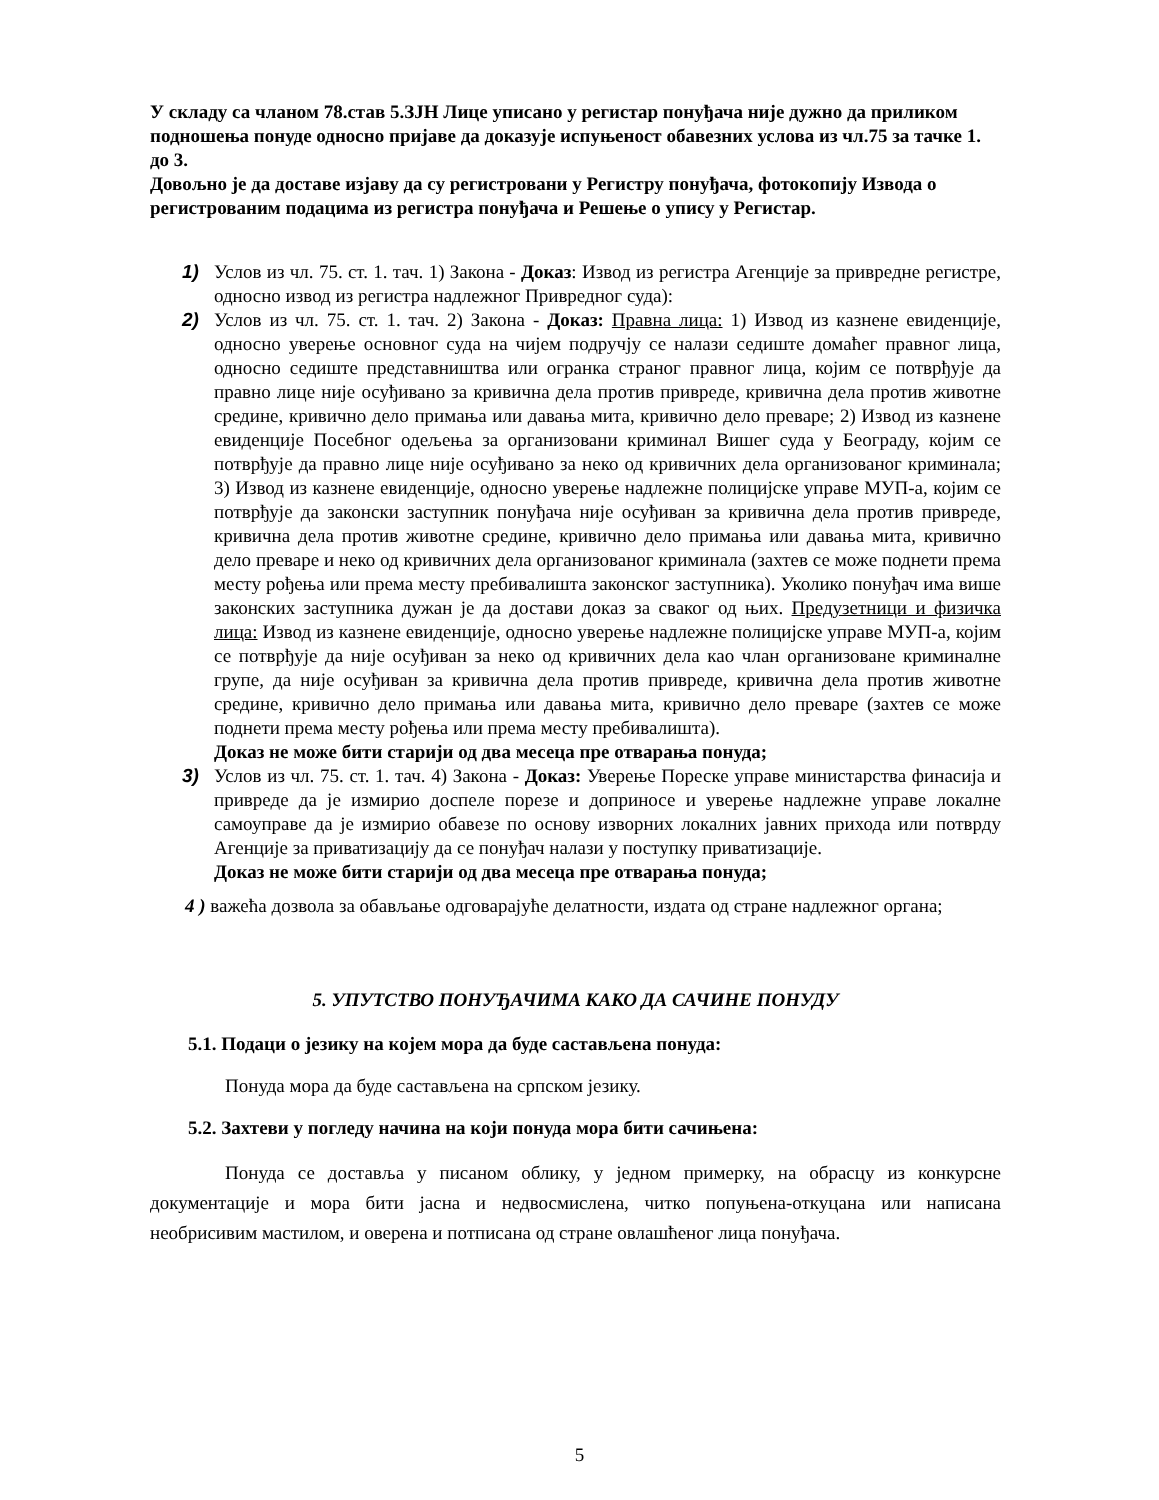У складу са чланом 78.став 5.ЗЈН Лице уписано у регистар понуђача није дужно да приликом подношења понуде односно пријаве да доказује испуњеност обавезних услова из чл.75 за тачке 1. до 3.
Довољно је да доставе изјаву да су регистровани у Регистру понуђача, фотокопију Извода о регистрованим подацима из регистра понуђача и Решење о упису у Регистар.
1) Услов из чл. 75. ст. 1. тач. 1) Закона - Доказ: Извод из регистра Агенције за привредне регистре, односно извод из регистра надлежног Привредног суда):
2) Услов из чл. 75. ст. 1. тач. 2) Закона - Доказ: Правна лица: 1) Извод из казнене евиденције, односно уверење основног суда на чијем подручју се налази седиште домаћег правног лица, односно седиште представништва или огранка страног правног лица, којим се потврђује да правно лице није осуђивано за кривична дела против привреде, кривична дела против животне средине, кривично дело примања или давања мита, кривично дело преваре; 2) Извод из казнене евиденције Посебног одељења за организовани криминал Вишег суда у Београду, којим се потврђује да правно лице није осуђивано за неко од кривичних дела организованог криминала; 3) Извод из казнене евиденције, односно уверење надлежне полицијске управе МУП-а, којим се потврђује да законски заступник понуђача није осуђиван за кривична дела против привреде, кривична дела против животне средине, кривично дело примања или давања мита, кривично дело преваре и неко од кривичних дела организованог криминала (захтев се може поднети према месту рођења или према месту пребивалишта законског заступника). Уколико понуђач има више законских заступника дужан је да достави доказ за сваког од њих. Предузетници и физичка лица: Извод из казнене евиденције, односно уверење надлежне полицијске управе МУП-а, којим се потврђује да није осуђиван за неко од кривичних дела као члан организоване криминалне групе, да није осуђиван за кривична дела против привреде, кривична дела против животне средине, кривично дело примања или давања мита, кривично дело преваре (захтев се може поднети према месту рођења или према месту пребивалишта).
Доказ не може бити старији од два месеца пре отварања понуда;
3) Услов из чл. 75. ст. 1. тач. 4) Закона - Доказ: Уверење Пореске управе министарства финасија и привреде да је измирио доспеле порезе и доприносе и уверење надлежне управе локалне самоуправе да је измирио обавезе по основу изворних локалних јавних прихода или потврду Агенције за приватизацију да се понуђач налази у поступку приватизације.
Доказ не може бити старији од два месеца пре отварања понуда;
4 ) важећа дозвола за обављање одговарајуће делатности, издата од стране надлежног органа;
5. УПУТСТВО ПОНУЂАЧИМА КАКО ДА САЧИНЕ ПОНУДУ
5.1. Подаци о језику на којем мора да буде састављена понуда:
Понуда мора да буде састављена на српском језику.
5.2. Захтеви у погледу начина на који понуда мора бити сачињена:
Понуда се доставља у писаном облику, у једном примерку, на обрасцу из конкурсне документације и мора бити јасна и недвосмислена, читко попуњена-откуцана или написана необрисивим мастилом, и оверена и потписана од стране овлашћеног лица понуђача.
5